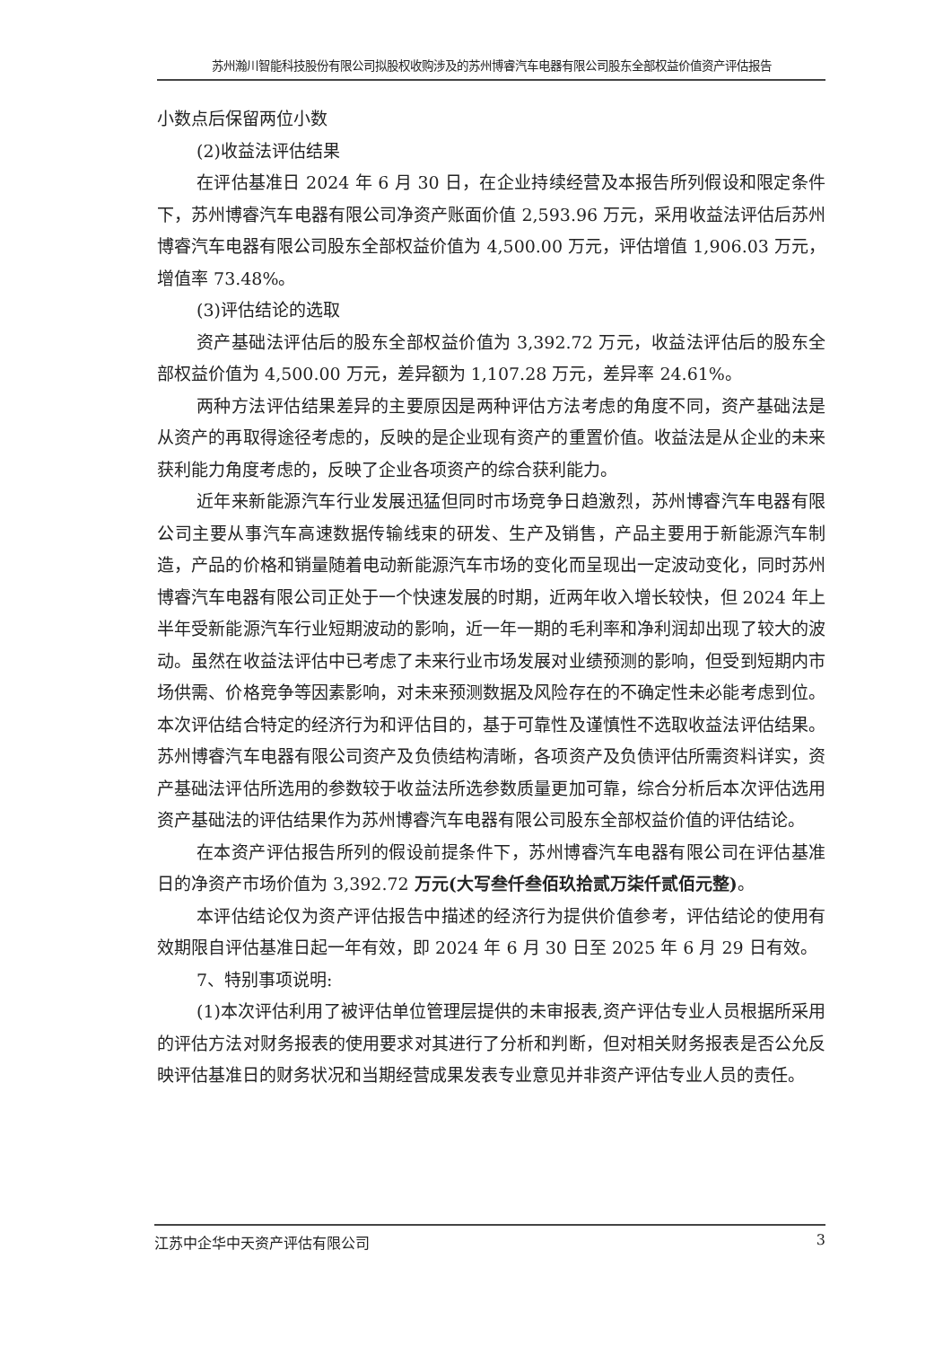苏州瀚川智能科技股份有限公司拟股权收购涉及的苏州博睿汽车电器有限公司股东全部权益价值资产评估报告
小数点后保留两位小数
(2)收益法评估结果
在评估基准日 2024 年 6 月 30 日，在企业持续经营及本报告所列假设和限定条件下，苏州博睿汽车电器有限公司净资产账面价值 2,593.96 万元，采用收益法评估后苏州博睿汽车电器有限公司股东全部权益价值为 4,500.00 万元，评估增值 1,906.03 万元，增值率 73.48%。
(3)评估结论的选取
资产基础法评估后的股东全部权益价值为 3,392.72 万元，收益法评估后的股东全部权益价值为 4,500.00 万元，差异额为 1,107.28 万元，差异率 24.61%。
两种方法评估结果差异的主要原因是两种评估方法考虑的角度不同，资产基础法是从资产的再取得途径考虑的，反映的是企业现有资产的重置价值。收益法是从企业的未来获利能力角度考虑的，反映了企业各项资产的综合获利能力。
近年来新能源汽车行业发展迅猛但同时市场竞争日趋激烈，苏州博睿汽车电器有限公司主要从事汽车高速数据传输线束的研发、生产及销售，产品主要用于新能源汽车制造，产品的价格和销量随着电动新能源汽车市场的变化而呈现出一定波动变化，同时苏州博睿汽车电器有限公司正处于一个快速发展的时期，近两年收入增长较快，但 2024 年上半年受新能源汽车行业短期波动的影响，近一年一期的毛利率和净利润却出现了较大的波动。虽然在收益法评估中已考虑了未来行业市场发展对业绩预测的影响，但受到短期内市场供需、价格竞争等因素影响，对未来预测数据及风险存在的不确定性未必能考虑到位。本次评估结合特定的经济行为和评估目的，基于可靠性及谨慎性不选取收益法评估结果。苏州博睿汽车电器有限公司资产及负债结构清晰，各项资产及负债评估所需资料详实，资产基础法评估所选用的参数较于收益法所选参数质量更加可靠，综合分析后本次评估选用资产基础法的评估结果作为苏州博睿汽车电器有限公司股东全部权益价值的评估结论。
在本资产评估报告所列的假设前提条件下，苏州博睿汽车电器有限公司在评估基准日的净资产市场价值为 3,392.72 万元(大写叁仟叁佰玖拾贰万柒仟贰佰元整)。
本评估结论仅为资产评估报告中描述的经济行为提供价值参考，评估结论的使用有效期限自评估基准日起一年有效，即 2024 年 6 月 30 日至 2025 年 6 月 29 日有效。
7、特别事项说明:
(1)本次评估利用了被评估单位管理层提供的未审报表,资产评估专业人员根据所采用的评估方法对财务报表的使用要求对其进行了分析和判断，但对相关财务报表是否公允反映评估基准日的财务状况和当期经营成果发表专业意见并非资产评估专业人员的责任。
江苏中企华中天资产评估有限公司 3